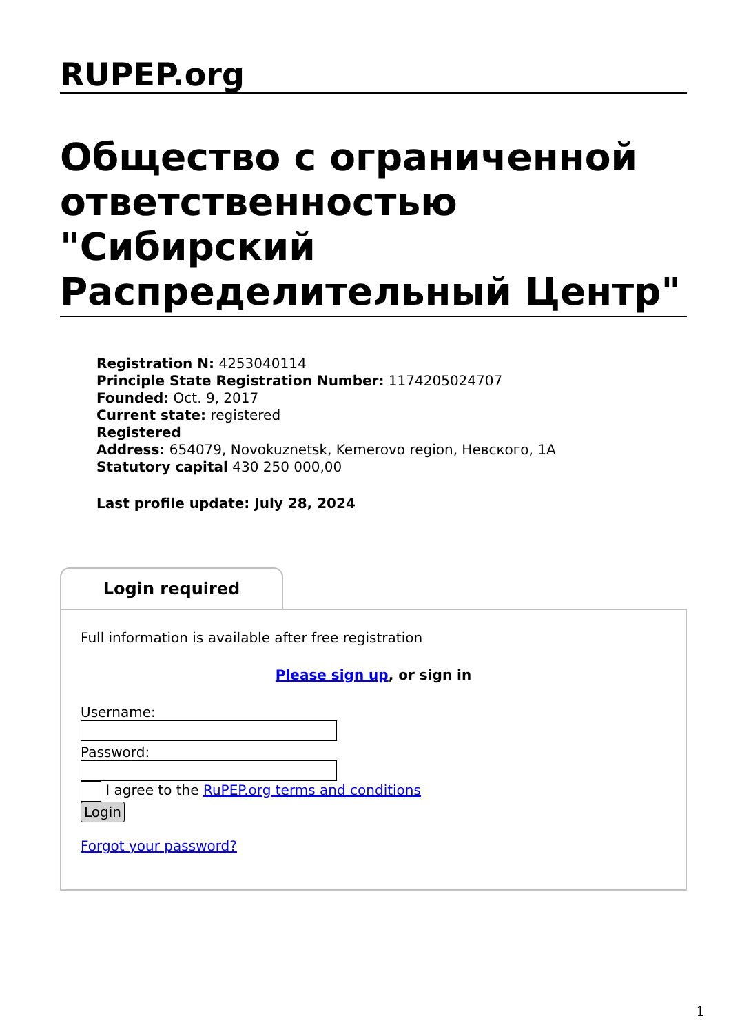RUPEP.org
Общество с ограниченной ответственностью "Сибирский Распределительный Центр"
Registration N: 4253040114
Principle State Registration Number: 1174205024707
Founded: Oct. 9, 2017
Current state: registered
Registered
Address: 654079, Novokuznetsk, Kemerovo region, Невского, 1A
Statutory capital 430 250 000,00
Last profile update: July 28, 2024
Login required
Full information is available after free registration
Please sign up, or sign in
Username:
Password:
I agree to the RuPEP.org terms and conditions
Login
Forgot your password?
1